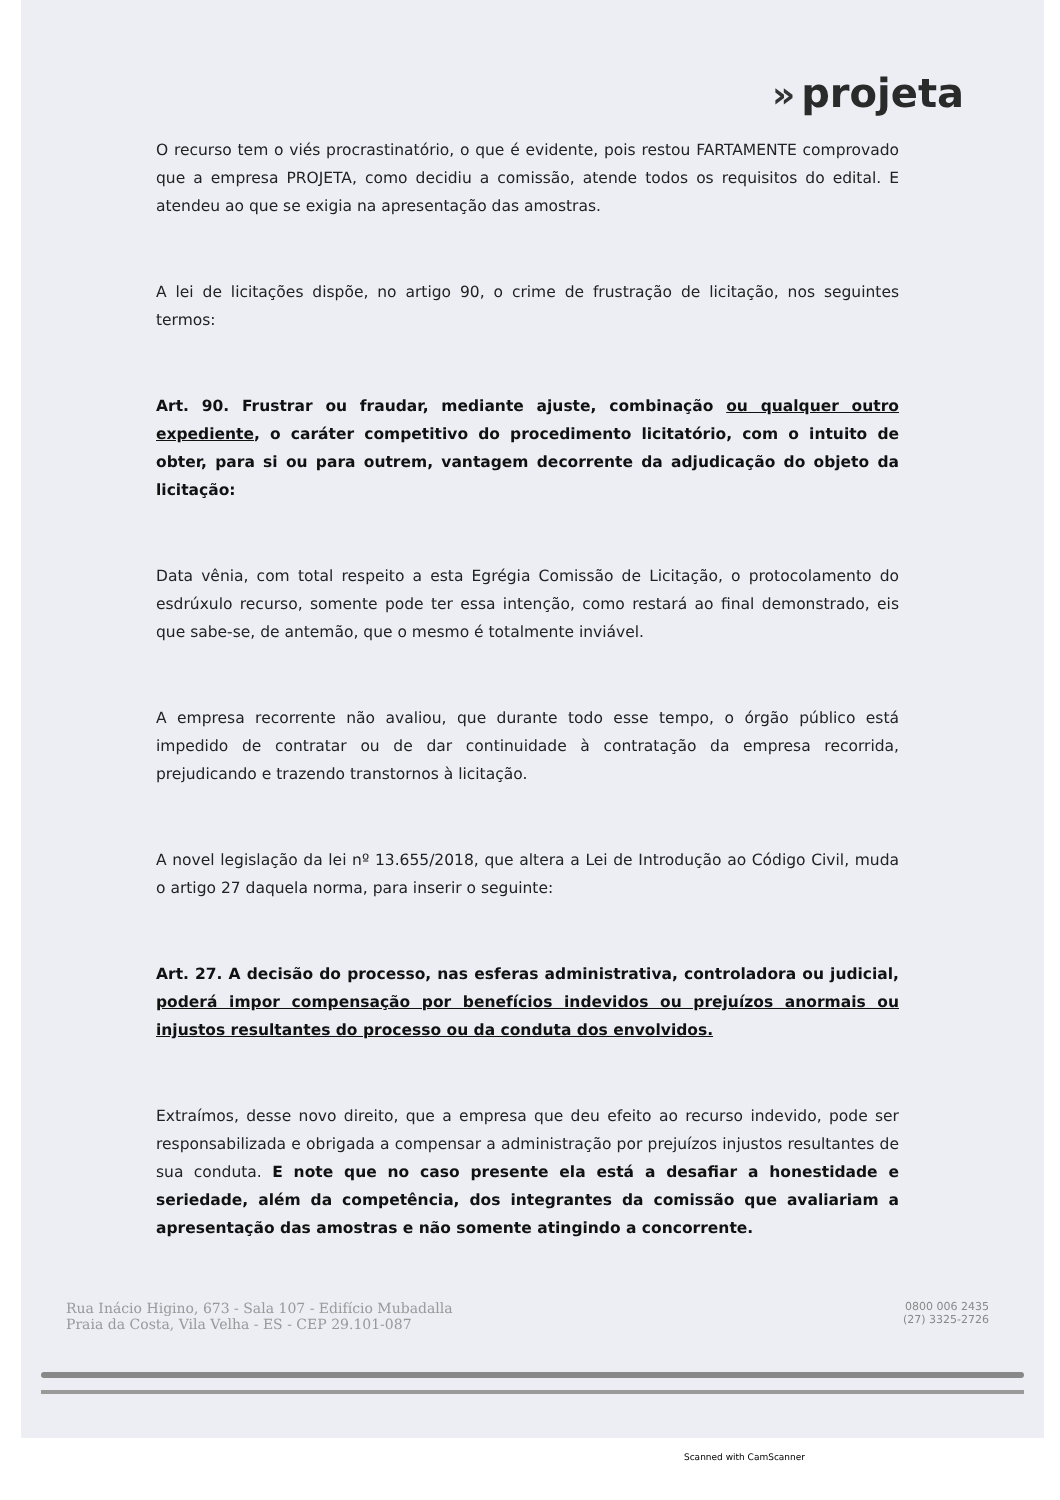» projeta
O recurso tem o viés procrastinatório, o que é evidente, pois restou FARTAMENTE comprovado que a empresa PROJETA, como decidiu a comissão, atende todos os requisitos do edital. E atendeu ao que se exigia na apresentação das amostras.
A lei de licitações dispõe, no artigo 90, o crime de frustração de licitação, nos seguintes termos:
Art. 90. Frustrar ou fraudar, mediante ajuste, combinação ou qualquer outro expediente, o caráter competitivo do procedimento licitatório, com o intuito de obter, para si ou para outrem, vantagem decorrente da adjudicação do objeto da licitação:
Data vênia, com total respeito a esta Egrégia Comissão de Licitação, o protocolamento do esdrúxulo recurso, somente pode ter essa intenção, como restará ao final demonstrado, eis que sabe-se, de antemão, que o mesmo é totalmente inviável.
A empresa recorrente não avaliou, que durante todo esse tempo, o órgão público está impedido de contratar ou de dar continuidade à contratação da empresa recorrida, prejudicando e trazendo transtornos à licitação.
A novel legislação da lei nº 13.655/2018, que altera a Lei de Introdução ao Código Civil, muda o artigo 27 daquela norma, para inserir o seguinte:
Art. 27. A decisão do processo, nas esferas administrativa, controladora ou judicial, poderá impor compensação por benefícios indevidos ou prejuízos anormais ou injustos resultantes do processo ou da conduta dos envolvidos.
Extraímos, desse novo direito, que a empresa que deu efeito ao recurso indevido, pode ser responsabilizada e obrigada a compensar a administração por prejuízos injustos resultantes de sua conduta. E note que no caso presente ela está a desafiar a honestidade e seriedade, além da competência, dos integrantes da comissão que avaliariam a apresentação das amostras e não somente atingindo a concorrente.
Rua Inácio Higino, 673 - Sala 107 - Edifício Mubadalla
Praia da Costa, Vila Velha - ES - CEP 29.101-087
0800 006 2435
(27) 3325-2726
Scanned with CamScanner